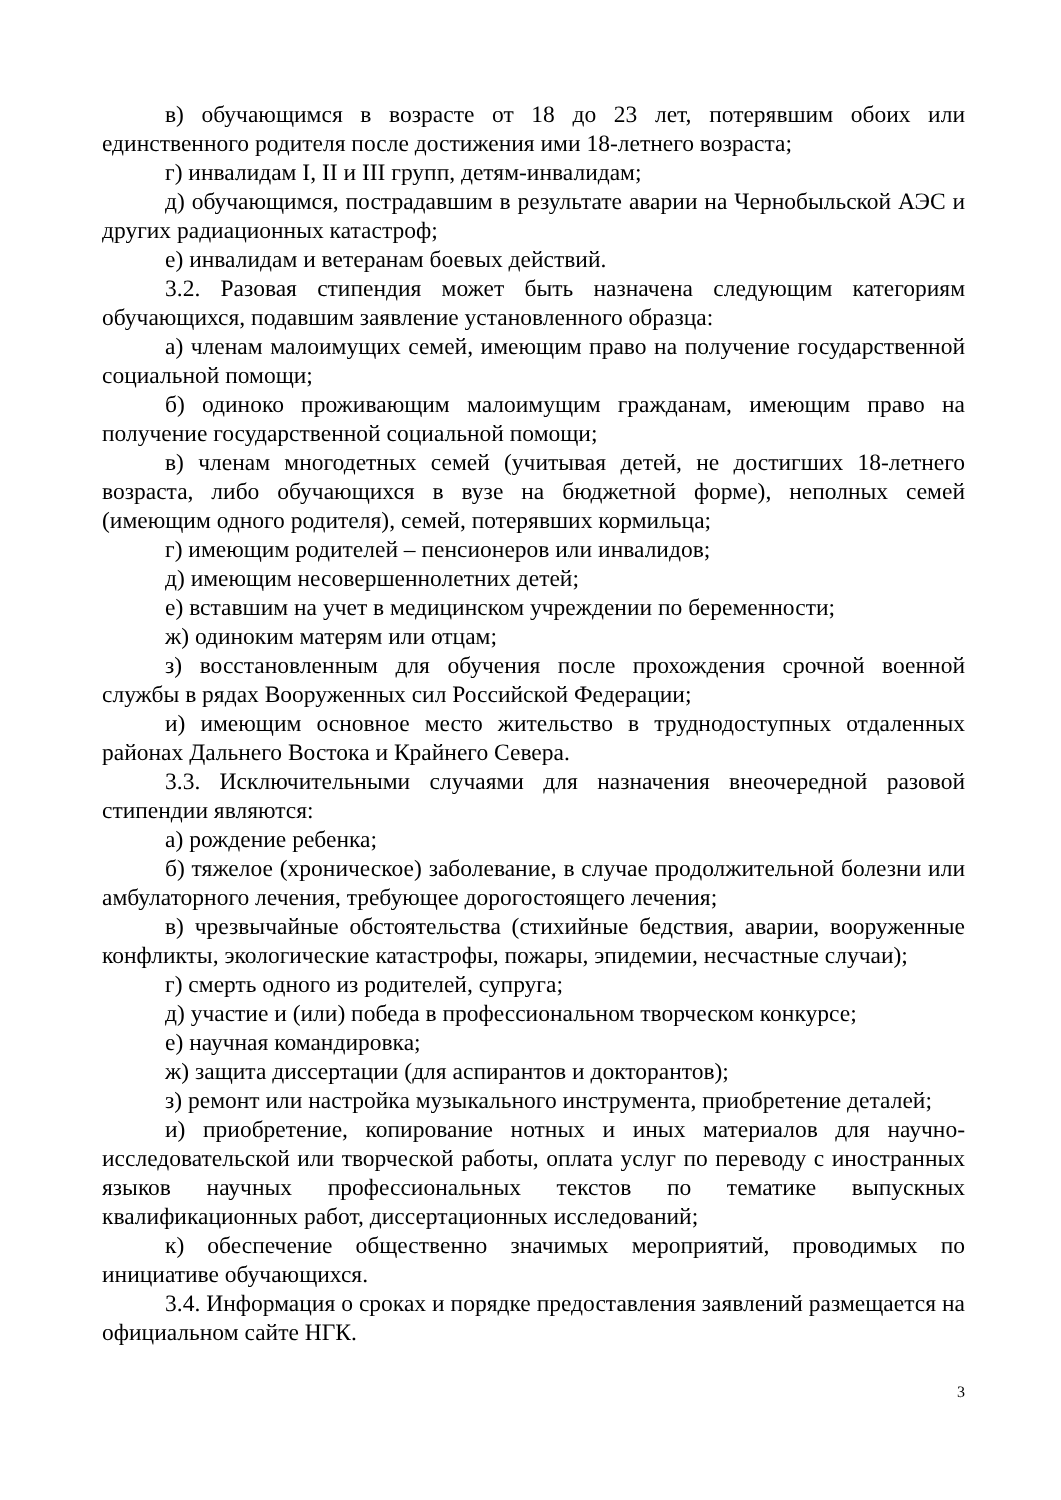в) обучающимся в возрасте от 18 до 23 лет, потерявшим обоих или единственного родителя после достижения ими 18-летнего возраста;
г) инвалидам I, II и III групп, детям-инвалидам;
д) обучающимся, пострадавшим в результате аварии на Чернобыльской АЭС и других радиационных катастроф;
е) инвалидам и ветеранам боевых действий.
3.2. Разовая стипендия может быть назначена следующим категориям обучающихся, подавшим заявление установленного образца:
а) членам малоимущих семей, имеющим право на получение государственной социальной помощи;
б) одиноко проживающим малоимущим гражданам, имеющим право на получение государственной социальной помощи;
в) членам многодетных семей (учитывая детей, не достигших 18-летнего возраста, либо обучающихся в вузе на бюджетной форме), неполных семей (имеющим одного родителя), семей, потерявших кормильца;
г) имеющим родителей – пенсионеров или инвалидов;
д) имеющим несовершеннолетних детей;
е) вставшим на учет в медицинском учреждении по беременности;
ж) одиноким матерям или отцам;
з) восстановленным для обучения после прохождения срочной военной службы в рядах Вооруженных сил Российской Федерации;
и) имеющим основное место жительство в труднодоступных отдаленных районах Дальнего Востока и Крайнего Севера.
3.3. Исключительными случаями для назначения внеочередной разовой стипендии являются:
а) рождение ребенка;
б) тяжелое (хроническое) заболевание, в случае продолжительной болезни или амбулаторного лечения, требующее дорогостоящего лечения;
в) чрезвычайные обстоятельства (стихийные бедствия, аварии, вооруженные конфликты, экологические катастрофы, пожары, эпидемии, несчастные случаи);
г) смерть одного из родителей, супруга;
д) участие и (или) победа в профессиональном творческом конкурсе;
е) научная командировка;
ж) защита диссертации (для аспирантов и докторантов);
з) ремонт или настройка музыкального инструмента, приобретение деталей;
и) приобретение, копирование нотных и иных материалов для научно-исследовательской или творческой работы, оплата услуг по переводу с иностранных языков научных профессиональных текстов по тематике выпускных квалификационных работ, диссертационных исследований;
к) обеспечение общественно значимых мероприятий, проводимых по инициативе обучающихся.
3.4. Информация о сроках и порядке предоставления заявлений размещается на официальном сайте НГК.
3